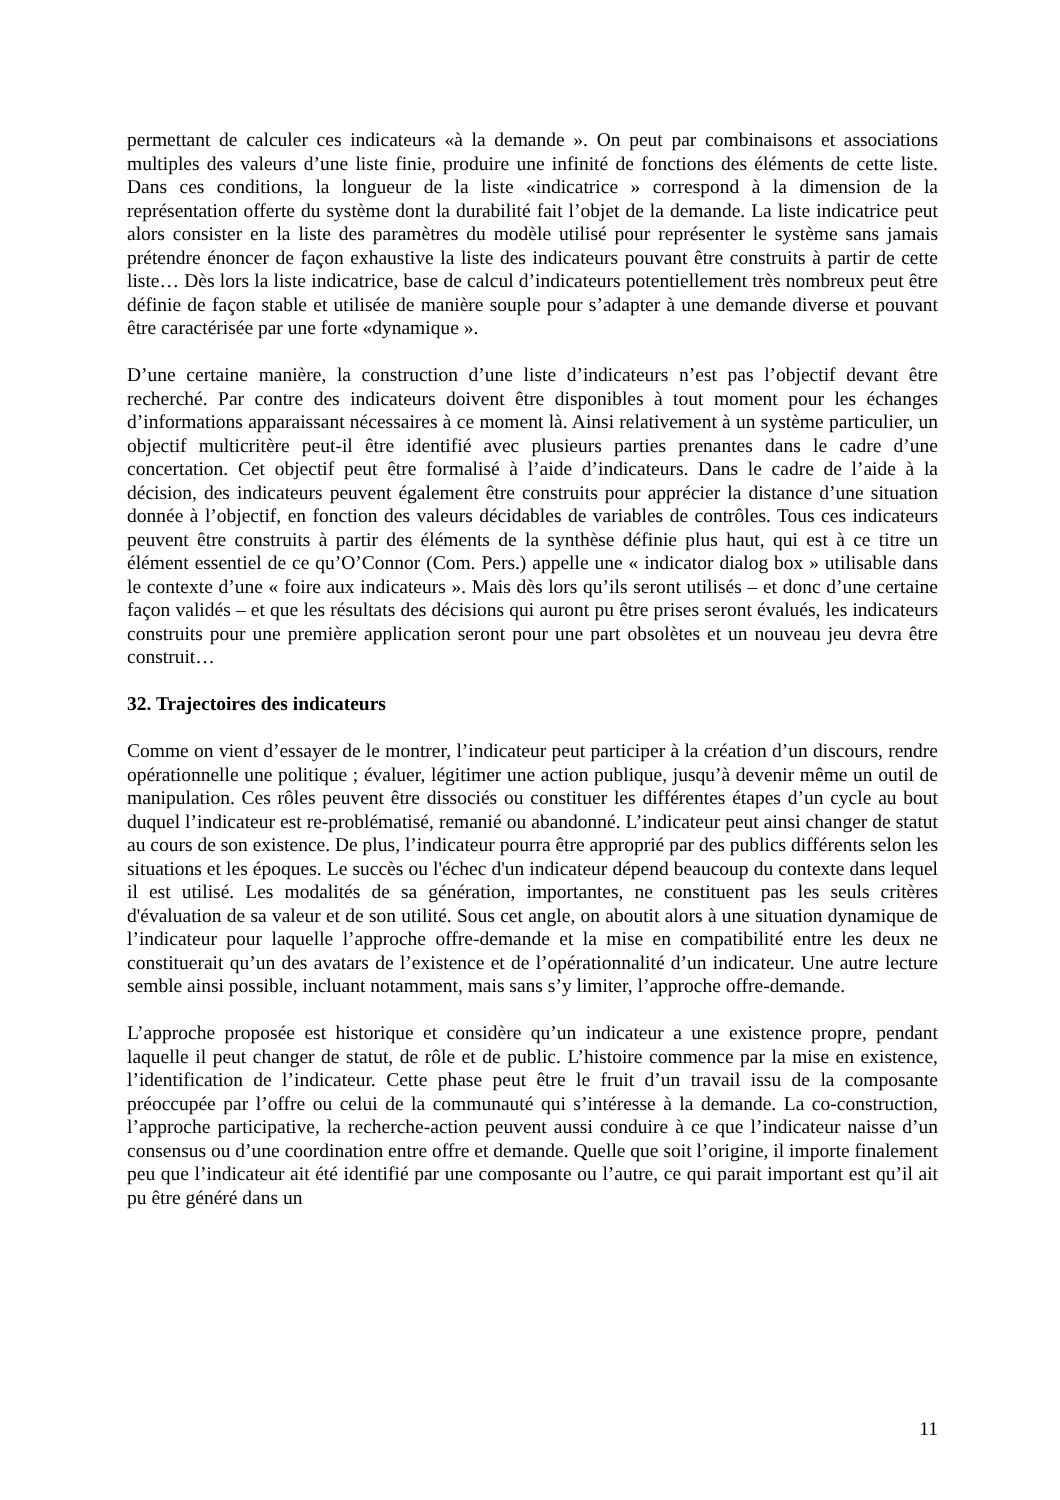permettant de calculer ces indicateurs «à la demande ». On peut par combinaisons et associations multiples des valeurs d’une liste finie, produire une infinité de fonctions des éléments de cette liste. Dans ces conditions, la longueur de la liste «indicatrice » correspond à la dimension de la représentation offerte du système dont la durabilité fait l’objet de la demande. La liste indicatrice peut alors consister en la liste des paramètres du modèle utilisé pour représenter le système sans jamais prétendre énoncer de façon exhaustive la liste des indicateurs pouvant être construits à partir de cette liste… Dès lors la liste indicatrice, base de calcul d’indicateurs potentiellement très nombreux peut être définie de façon stable et utilisée de manière souple pour s’adapter à une demande diverse et pouvant être caractérisée par une forte «dynamique ».
D’une certaine manière, la construction d’une liste d’indicateurs n’est pas l’objectif devant être recherché. Par contre des indicateurs doivent être disponibles à tout moment pour les échanges d’informations apparaissant nécessaires à ce moment là. Ainsi relativement à un système particulier, un objectif multicritère peut-il être identifié avec plusieurs parties prenantes dans le cadre d’une concertation. Cet objectif peut être formalisé à l’aide d’indicateurs. Dans le cadre de l’aide à la décision, des indicateurs peuvent également être construits pour apprécier la distance d’une situation donnée à l’objectif, en fonction des valeurs décidables de variables de contrôles. Tous ces indicateurs peuvent être construits à partir des éléments de la synthèse définie plus haut, qui est à ce titre un élément essentiel de ce qu’O’Connor (Com. Pers.) appelle une « indicator dialog box » utilisable dans le contexte d’une « foire aux indicateurs ». Mais dès lors qu’ils seront utilisés – et donc d’une certaine façon validés – et que les résultats des décisions qui auront pu être prises seront évalués, les indicateurs construits pour une première application seront pour une part obsolètes et un nouveau jeu devra être construit…
32. Trajectoires des indicateurs
Comme on vient d’essayer de le montrer, l’indicateur peut participer à la création d’un discours, rendre opérationnelle une politique ; évaluer, légitimer une action publique, jusqu’à devenir même un outil de manipulation. Ces rôles peuvent être dissociés ou constituer les différentes étapes d’un cycle au bout duquel l’indicateur est re-problématisé, remanié ou abandonné. L’indicateur peut ainsi changer de statut au cours de son existence. De plus, l’indicateur pourra être approprié par des publics différents selon les situations et les époques. Le succès ou l'échec d'un indicateur dépend beaucoup du contexte dans lequel il est utilisé. Les modalités de sa génération, importantes, ne constituent pas les seuls critères d'évaluation de sa valeur et de son utilité. Sous cet angle, on aboutit alors à une situation dynamique de l’indicateur pour laquelle l’approche offre-demande et la mise en compatibilité entre les deux ne constituerait qu’un des avatars de l’existence et de l’opérationnalité d’un indicateur. Une autre lecture semble ainsi possible, incluant notamment, mais sans s’y limiter, l’approche offre-demande.
L’approche proposée est historique et considère qu’un indicateur a une existence propre, pendant laquelle il peut changer de statut, de rôle et de public. L’histoire commence par la mise en existence, l’identification de l’indicateur. Cette phase peut être le fruit d’un travail issu de la composante préoccupée par l’offre ou celui de la communauté qui s’intéresse à la demande. La co-construction, l’approche participative, la recherche-action peuvent aussi conduire à ce que l’indicateur naisse d’un consensus ou d’une coordination entre offre et demande. Quelle que soit l’origine, il importe finalement peu que l’indicateur ait été identifié par une composante ou l’autre, ce qui parait important est qu’il ait pu être généré dans un
11